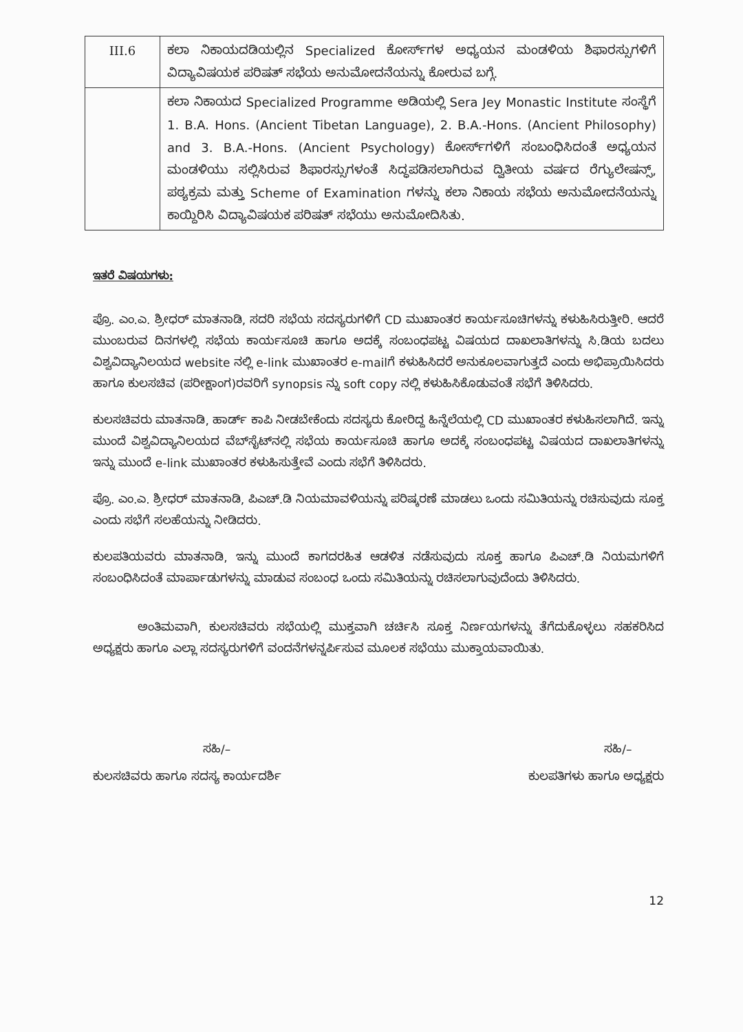| III.6 | ಕಲಾ ನಿಕಾಯದಡಿಯಲ್ಲಿನ Specialized ಕೋರ್ಸ್‌ಗಳ ಅಧ್ಯಯನ ಮಂಡಳಿಯ ಶಿಫಾರಸ್ಸುಗಳಿಗೆ ವಿದ್ಯಾವಿಷಯಕ ಪರಿಷತ್ ಸಭೆಯ ಅನುಮೋದನೆಯನ್ನು ಕೋರುವ ಬಗ್ಗೆ. |
| | ಕಲಾ ನಿಕಾಯದ Specialized Programme ಅಡಿಯಲ್ಲಿ Sera Jey Monastic Institute ಸಂಸ್ಥೆಗೆ 1. B.A. Hons. (Ancient Tibetan Language), 2. B.A.-Hons. (Ancient Philosophy) and 3. B.A.-Hons. (Ancient Psychology) ಕೋರ್ಸ್‌ಗಳಿಗೆ ಸಂಬಂಧಿಸಿದಂತೆ ಅಧ್ಯಯನ ಮಂಡಳಿಯು ಸಲ್ಲಿಸಿರುವ ಶಿಫಾರಸ್ಸುಗಳಂತೆ ಸಿದ್ಧಪಡಿಸಲಾಗಿರುವ ದ್ವಿತೀಯ ವರ್ಷದ ರೆಗ್ಯುಲೇಷನ್ಸ್, ಪಠ್ಯಕ್ರಮ ಮತ್ತು Scheme of Examination ಗಳನ್ನು ಕಲಾ ನಿಕಾಯ ಸಭೆಯ ಅನುಮೋದನೆಯನ್ನು ಕಾಯ್ದಿರಿಸಿ ವಿದ್ಯಾವಿಷಯಕ ಪರಿಷತ್ ಸಭೆಯು ಅನುಮೋದಿಸಿತು. |
ಇತರೆ ವಿಷಯಗಳು:
ಪ್ರೊ. ಎಂ.ಎ. ಶ್ರೀಧರ್ ಮಾತನಾಡಿ, ಸದರಿ ಸಭೆಯ ಸದಸ್ಯರುಗಳಿಗೆ CD ಮುಖಾಂತರ ಕಾರ್ಯಸೂಚಿಗಳನ್ನು ಕಳುಹಿಸಿರುತ್ತೀರಿ. ಆದರೆ ಮುಂಬರುವ ದಿನಗಳಲ್ಲಿ ಸಭೆಯ ಕಾರ್ಯಸೂಚಿ ಹಾಗೂ ಅದಕ್ಕೆ ಸಂಬಂಧಪಟ್ಟ ವಿಷಯದ ದಾಖಲಾತಿಗಳನ್ನು ಸಿ.ಡಿಯ ಬದಲು ವಿಶ್ವವಿದ್ಯಾನಿಲಯದ website ನಲ್ಲಿ e-link ಮುಖಾಂತರ e-mailಗೆ ಕಳುಹಿಸಿದರೆ ಅನುಕೂಲವಾಗುತ್ತದೆ ಎಂದು ಅಭಿಪ್ರಾಯಿಸಿದರು ಹಾಗೂ ಕುಲಸಚಿವ (ಪರೀಕ್ಷಾಂಗ)ರವರಿಗೆ synopsis ನ್ನು soft copy ನಲ್ಲಿ ಕಳುಹಿಸಿಕೊಡುವಂತೆ ಸಭೆಗೆ ತಿಳಿಸಿದರು.
ಕುಲಸಚಿವರು ಮಾತನಾಡಿ, ಹಾರ್ಡ್ ಕಾಪಿ ನೀಡಬೇಕೆಂದು ಸದಸ್ಯರು ಕೋರಿದ್ದ ಹಿನ್ನೆಲೆಯಲ್ಲಿ CD ಮುಖಾಂತರ ಕಳುಹಿಸಲಾಗಿದೆ. ಇನ್ನು ಮುಂದೆ ವಿಶ್ವವಿದ್ಯಾನಿಲಯದ ವೆಬ್‌ಸೈಟ್‌ನಲ್ಲಿ ಸಭೆಯ ಕಾರ್ಯಸೂಚಿ ಹಾಗೂ ಅದಕ್ಕೆ ಸಂಬಂಧಪಟ್ಟ ವಿಷಯದ ದಾಖಲಾತಿಗಳನ್ನು ಇನ್ನು ಮುಂದೆ e-link ಮುಖಾಂತರ ಕಳುಹಿಸುತ್ತೇವೆ ಎಂದು ಸಭೆಗೆ ತಿಳಿಸಿದರು.
ಪ್ರೊ. ಎಂ.ಎ. ಶ್ರೀಧರ್ ಮಾತನಾಡಿ, ಪಿಎಚ್.ಡಿ ನಿಯಮಾವಳಿಯನ್ನು ಪರಿಷ್ಕರಣೆ ಮಾಡಲು ಒಂದು ಸಮಿತಿಯನ್ನು ರಚಿಸುವುದು ಸೂಕ್ತ ಎಂದು ಸಭೆಗೆ ಸಲಹೆಯನ್ನು ನೀಡಿದರು.
ಕುಲಪತಿಯವರು ಮಾತನಾಡಿ, ಇನ್ನು ಮುಂದೆ ಕಾಗದರಹಿತ ಆಡಳಿತ ನಡೆಸುವುದು ಸೂಕ್ತ ಹಾಗೂ ಪಿಎಚ್.ಡಿ ನಿಯಮಗಳಿಗೆ ಸಂಬಂಧಿಸಿದಂತೆ ಮಾರ್ಪಾಡುಗಳನ್ನು ಮಾಡುವ ಸಂಬಂಧ ಒಂದು ಸಮಿತಿಯನ್ನು ರಚಿಸಲಾಗುವುದೆಂದು ತಿಳಿಸಿದರು.
ಅಂತಿಮವಾಗಿ, ಕುಲಸಚಿವರು ಸಭೆಯಲ್ಲಿ ಮುಕ್ತವಾಗಿ ಚರ್ಚಿಸಿ ಸೂಕ್ತ ನಿರ್ಣಯಗಳನ್ನು ತೆಗೆದುಕೊಳ್ಳಲು ಸಹಕರಿಸಿದ ಅಧ್ಯಕ್ಷರು ಹಾಗೂ ಎಲ್ಲಾ ಸದಸ್ಯರುಗಳಿಗೆ ವಂದನೆಗಳನ್ನರ್ಪಿಸುವ ಮೂಲಕ ಸಭೆಯು ಮುಕ್ತಾಯವಾಯಿತು.
ಸಹಿ/–
ಕುಲಸಚಿವರು ಹಾಗೂ ಸದಸ್ಯ ಕಾರ್ಯದರ್ಶಿ
ಸಹಿ/–
ಕುಲಪತಿಗಳು ಹಾಗೂ ಅಧ್ಯಕ್ಷರು
12